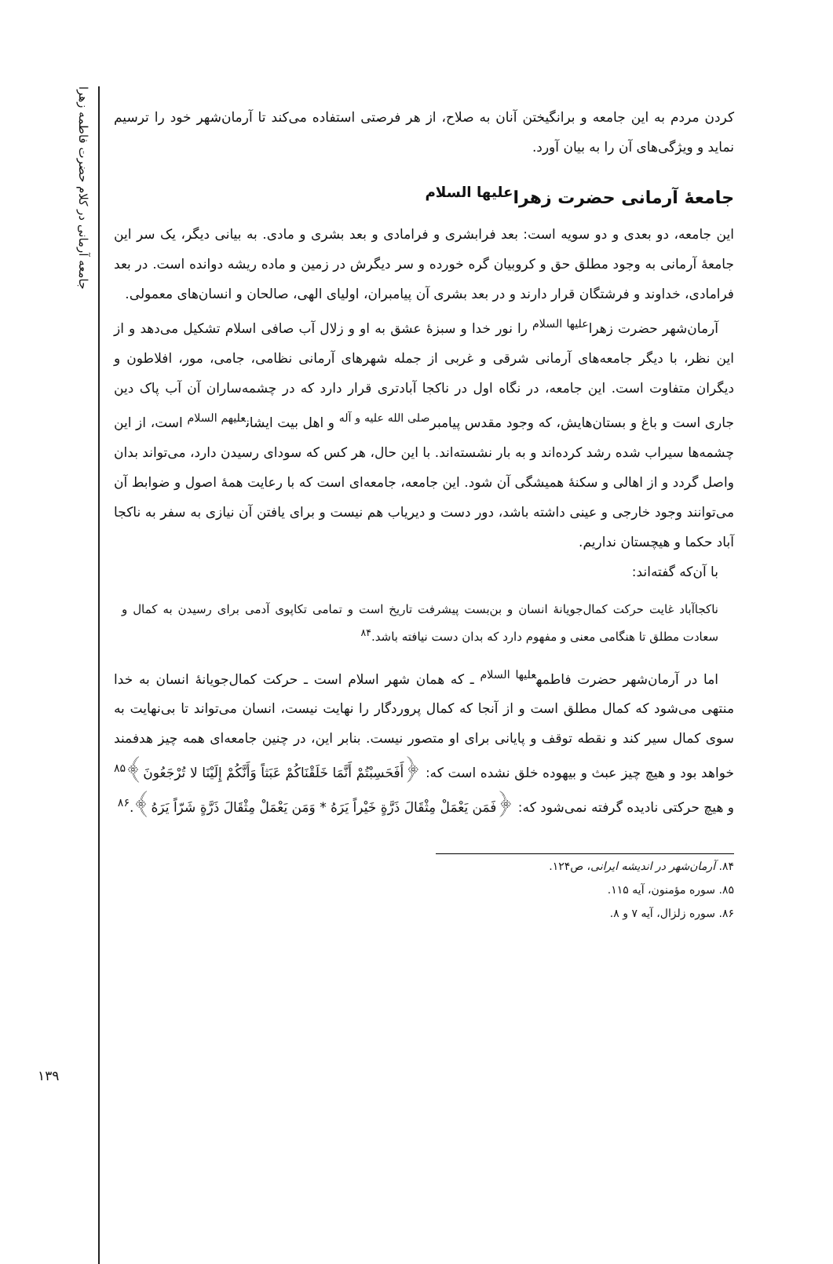جامعه آرمانی در کلام حضرت فاطمه زهرا
کردن مردم به این جامعه و برانگیختن آنان به صلاح، از هر فرصتی استفاده می‌کند تا آرمان‌شهر خود را ترسیم نماید و ویژگی‌های آن را به بیان آورد.
جامعهٔ آرمانی حضرت زهرا<sup>علیها السلام</sup>
این جامعه، دو بعدی و دو سویه است: بعد فرابشری و فرامادی و بعد بشری و مادی. به بیانی دیگر، یک سر این جامعهٔ آرمانی به وجود مطلق حق و کروبیان گره خورده و سر دیگرش در زمین و ماده ریشه دوانده است. در بعد فرامادی، خداوند و فرشتگان قرار دارند و در بعد بشری آن پیامبران، اولیای الهی، صالحان و انسان‌های معمولی.
آرمان‌شهر حضرت زهرا<sup>علیها السلام</sup> را نور خدا و سبزهٔ عشق به او و زلال آب صافی اسلام تشکیل می‌دهد و از این نظر، با دیگر جامعه‌های آرمانی شرقی و غربی از جمله شهرهای آرمانی نظامی، جامی، مور، افلاطون و دیگران متفاوت است. این جامعه، در نگاه اول در ناکجا آبادتری قرار دارد که در چشمه‌ساران آن آب پاک دین جاری است و باغ و بستان‌هایش، که وجود مقدس پیامبر<sup>صلی الله علیه و آله</sup> و اهل بیت ایشان<sup>علیهم السلام</sup> است، از این چشمه‌ها سیراب شده رشد کرده‌اند و به بار نشسته‌اند. با این حال، هر کس که سودای رسیدن دارد، می‌تواند بدان واصل گردد و از اهالی و سکنهٔ همیشگی آن شود. این جامعه، جامعه‌ای است که با رعایت همهٔ اصول و ضوابط آن می‌توانند وجود خارجی و عینی داشته باشد، دور دست و دیریاب هم نیست و برای یافتن آن نیازی به سفر به ناکجا آباد حکما و هیچستان نداریم.
با آن‌که گفته‌اند:
ناکجاآباد غایت حرکت کمال‌جویانهٔ انسان و بن‌بست پیشرفت تاریخ است و تمامی تکاپوی آدمی برای رسیدن به کمال و سعادت مطلق تا هنگامی معنی و مفهوم دارد که بدان دست نیافته باشد.<sup>۸۴</sup>
اما در آرمان‌شهر حضرت فاطمه<sup>علیها السلام</sup> ـ که همان شهر اسلام است ـ حرکت کمال‌جویانهٔ انسان به خدا منتهی می‌شود که کمال مطلق است و از آنجا که کمال پروردگار را نهایت نیست، انسان می‌تواند تا بی‌نهایت به سوی کمال سیر کند و نقطه توقف و پایانی برای او متصور نیست. بنابر این، در چنین جامعه‌ای همه چیز هدفمند خواهد بود و هیچ چیز عبث و بیهوده خلق نشده است که: ﴿أَفَحَسِبْتُمْ أَنَّمَا خَلَقْنَاكُمْ عَبَثاً وَأَنَّكُمْ إِلَيْنَا لا تُرْجَعُونَ﴾<sup>۸۵</sup> و هیچ حرکتی نادیده گرفته نمی‌شود که: ﴿فَمَن يَعْمَلْ مِثْقَالَ ذَرَّةٍ خَيْراً يَرَهُ * وَمَن يَعْمَلْ مِثْقَالَ ذَرَّةٍ شَرّاً يَرَهُ﴾.<sup>۸۶</sup>
۸۴. آرمان‌شهر در اندیشه ایرانی، ص۱۲۴.
۸۵. سوره مؤمنون، آیه ۱۱۵.
۸۶. سوره زلزال، آیه ۷ و ۸.
۱۳۹